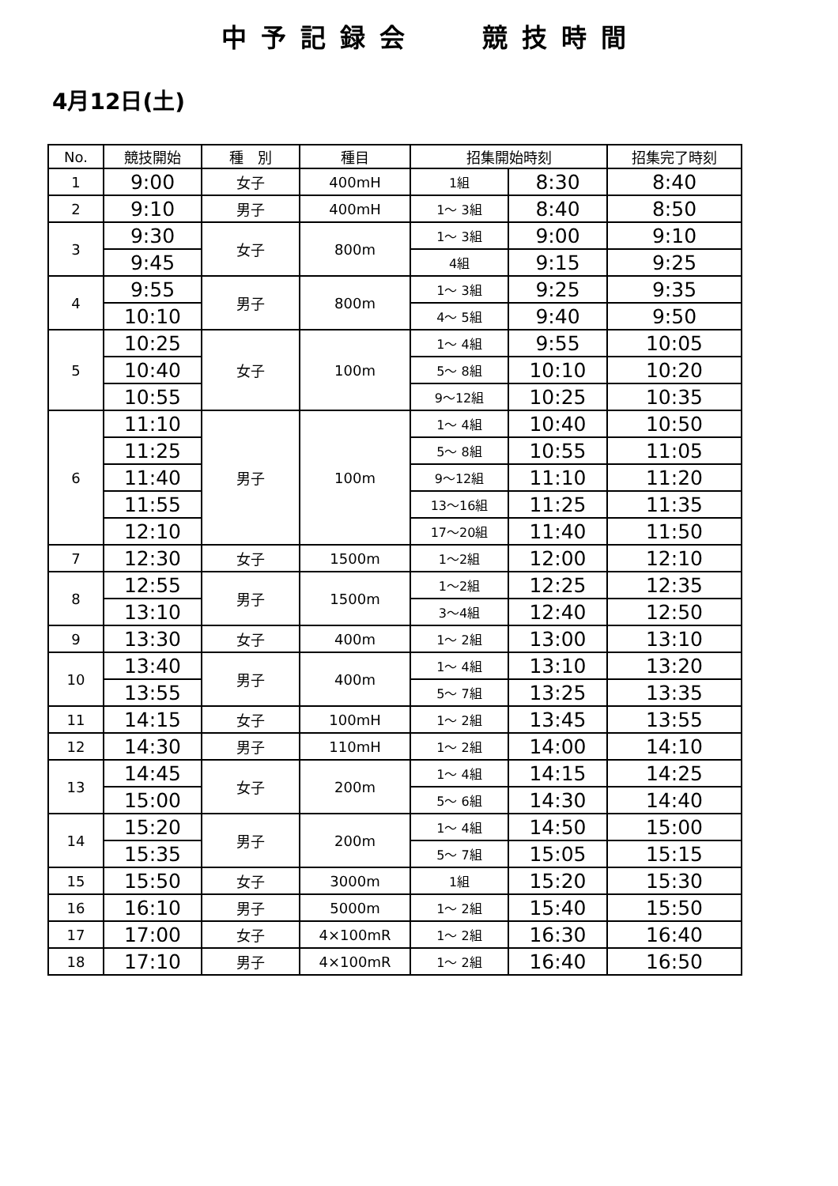中予記録会　 競技時間
4月12日(土)
| No. | 競技開始 | 種 別 | 種目 | 招集開始時刻 | | 招集完了時刻 |
| --- | --- | --- | --- | --- | --- | --- |
| 1 | 9:00 | 女子 | 400mH | 1組 | 8:30 | 8:40 |
| 2 | 9:10 | 男子 | 400mH | 1～ 3組 | 8:40 | 8:50 |
| 3 | 9:30 | 女子 | 800m | 1～ 3組 | 9:00 | 9:10 |
| | 9:45 | | | 4組 | 9:15 | 9:25 |
| 4 | 9:55 | 男子 | 800m | 1～ 3組 | 9:25 | 9:35 |
| | 10:10 | | | 4～ 5組 | 9:40 | 9:50 |
| 5 | 10:25 | 女子 | 100m | 1～ 4組 | 9:55 | 10:05 |
| | 10:40 | | | 5～ 8組 | 10:10 | 10:20 |
| | 10:55 | | | 9～12組 | 10:25 | 10:35 |
| 6 | 11:10 | 男子 | 100m | 1～ 4組 | 10:40 | 10:50 |
| | 11:25 | | | 5～ 8組 | 10:55 | 11:05 |
| | 11:40 | | | 9～12組 | 11:10 | 11:20 |
| | 11:55 | | | 13～16組 | 11:25 | 11:35 |
| | 12:10 | | | 17～20組 | 11:40 | 11:50 |
| 7 | 12:30 | 女子 | 1500m | 1～2組 | 12:00 | 12:10 |
| 8 | 12:55 | 男子 | 1500m | 1～2組 | 12:25 | 12:35 |
| | 13:10 | | | 3～4組 | 12:40 | 12:50 |
| 9 | 13:30 | 女子 | 400m | 1～ 2組 | 13:00 | 13:10 |
| 10 | 13:40 | 男子 | 400m | 1～ 4組 | 13:10 | 13:20 |
| | 13:55 | | | 5～ 7組 | 13:25 | 13:35 |
| 11 | 14:15 | 女子 | 100mH | 1～ 2組 | 13:45 | 13:55 |
| 12 | 14:30 | 男子 | 110mH | 1～ 2組 | 14:00 | 14:10 |
| 13 | 14:45 | 女子 | 200m | 1～ 4組 | 14:15 | 14:25 |
| | 15:00 | | | 5～ 6組 | 14:30 | 14:40 |
| 14 | 15:20 | 男子 | 200m | 1～ 4組 | 14:50 | 15:00 |
| | 15:35 | | | 5～ 7組 | 15:05 | 15:15 |
| 15 | 15:50 | 女子 | 3000m | 1組 | 15:20 | 15:30 |
| 16 | 16:10 | 男子 | 5000m | 1～ 2組 | 15:40 | 15:50 |
| 17 | 17:00 | 女子 | 4×100mR | 1～ 2組 | 16:30 | 16:40 |
| 18 | 17:10 | 男子 | 4×100mR | 1～ 2組 | 16:40 | 16:50 |